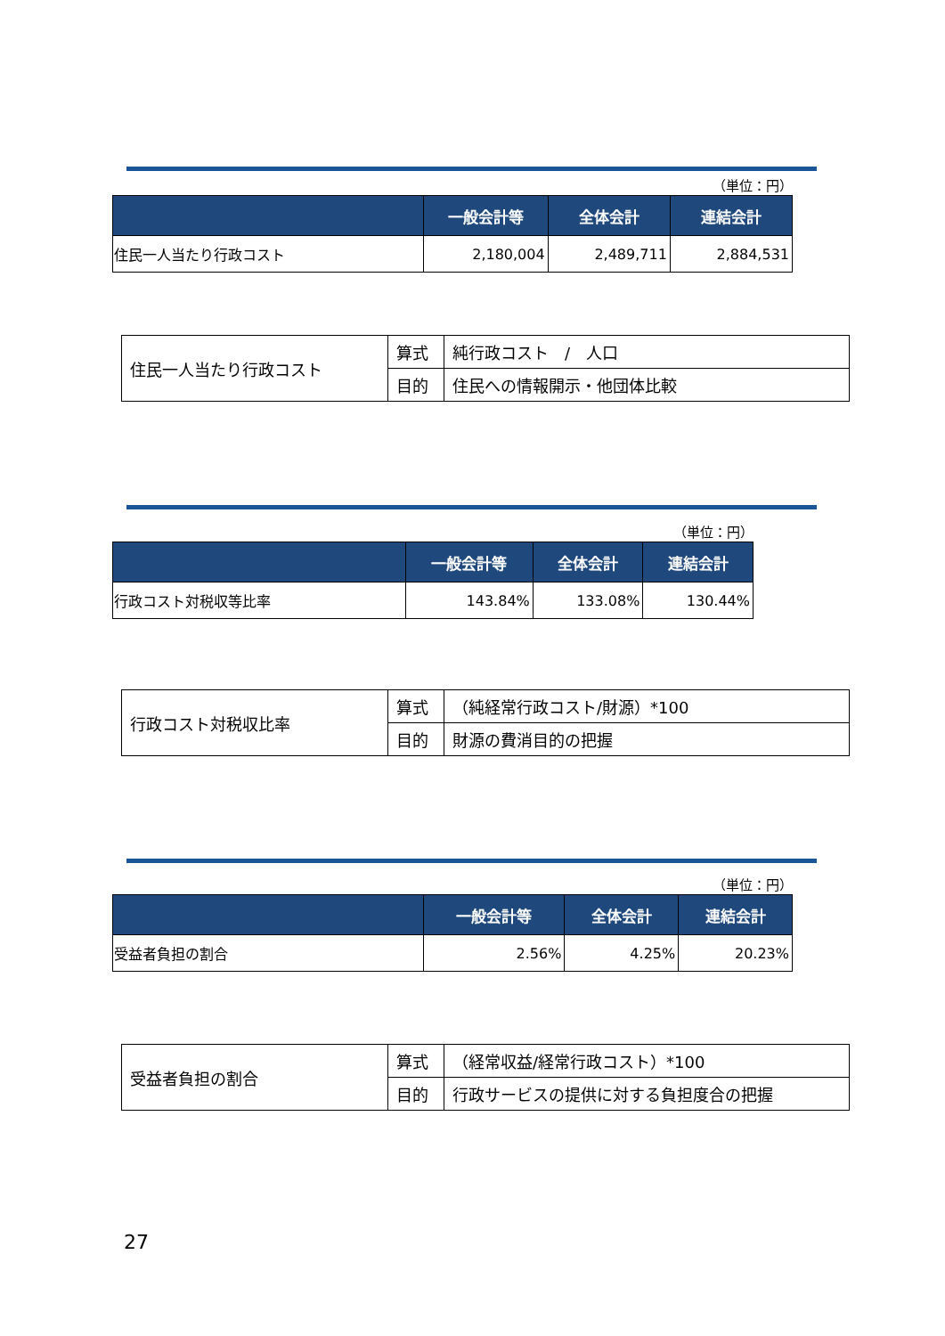（単位：円）
| | 一般会計等 | 全体会計 | 連結会計 |
| --- | --- | --- | --- |
| 住民一人当たり行政コスト | 2,180,004 | 2,489,711 | 2,884,531 |
| 住民一人当たり行政コスト | 算式 | 純行政コスト / 人口 |
| | 目的 | 住民への情報開示・他団体比較 |
（単位：円）
| | 一般会計等 | 全体会計 | 連結会計 |
| --- | --- | --- | --- |
| 行政コスト対税収等比率 | 143.84% | 133.08% | 130.44% |
| 行政コスト対税収比率 | 算式 | （純経常行政コスト/財源）*100 |
| | 目的 | 財源の費消目的の把握 |
（単位：円）
| | 一般会計等 | 全体会計 | 連結会計 |
| --- | --- | --- | --- |
| 受益者負担の割合 | 2.56% | 4.25% | 20.23% |
| 受益者負担の割合 | 算式 | （経常収益/経常行政コスト）*100 |
| | 目的 | 行政サービスの提供に対する負担度合の把握 |
27